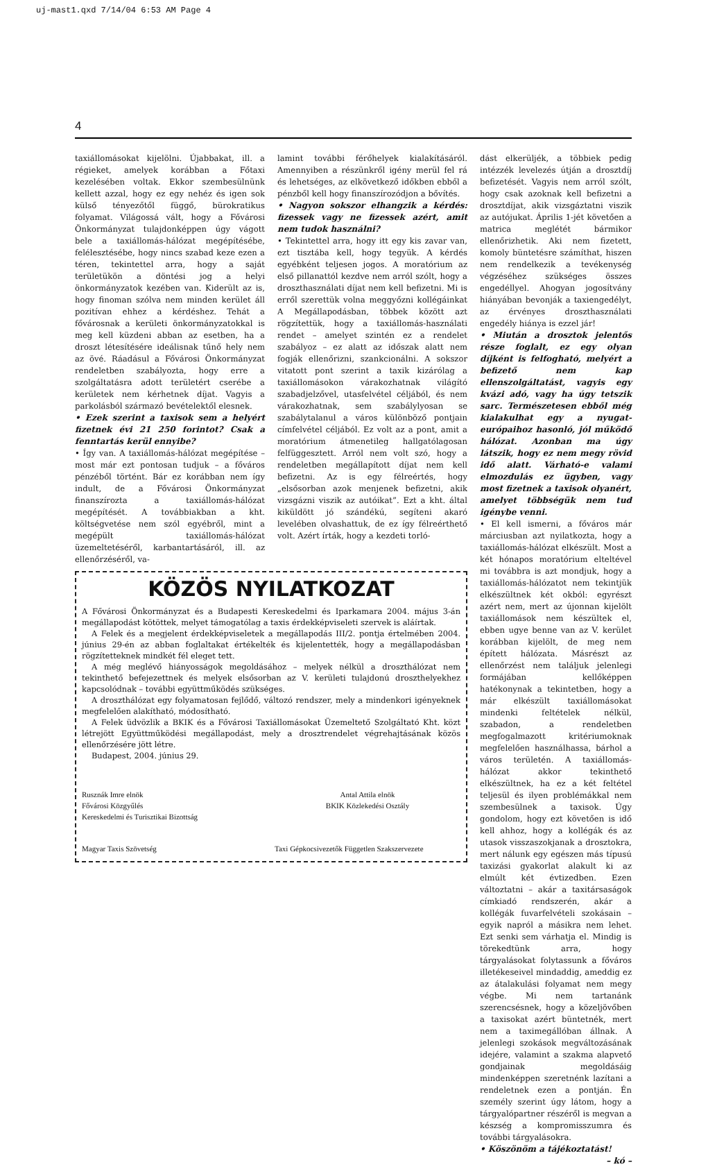uj-mast1.qxd 7/14/04 6:53 AM Page 4
4
taxiállomásokat kijelölni. Újabbakat, ill. a régieket, amelyek korábban a Főtaxi kezelésében voltak. Ekkor szembesülnünk kellett azzal, hogy ez egy nehéz és igen sok külső tényezőtől függő, bürokratikus folyamat. Világossá vált, hogy a Fővárosi Önkormányzat tulajdonképpen úgy vágott bele a taxiállomás-hálózat megépítésébe, felélesztésébe, hogy nincs szabad keze ezen a téren, tekintettel arra, hogy a saját területükön a döntési jog a helyi önkormányzatok kezében van. Kiderült az is, hogy finoman szólva nem minden kerület áll pozitívan ehhez a kérdéshez. Tehát a fővárosnak a kerületi önkormányzatokkal is meg kell küzdeni abban az esetben, ha a droszt létesítésére ideálisnak tűnő hely nem az övé. Ráadásul a Fővárosi Önkormányzat rendeletben szabályozta, hogy erre a szolgáltatásra adott területért cserébe a kerületek nem kérhetnek díjat. Vagyis a parkolásból származó bevételektől elesnek.
• Ezek szerint a taxisok sem a helyért fizetnek évi 21 250 forintot? Csak a fenntartás kerül ennyibe?
• Így van. A taxiállomás-hálózat megépítése – most már ezt pontosan tudjuk – a főváros pénzéből történt. Bár ez korábban nem így indult, de a Fővárosi Önkormányzat finanszírozta a taxiállomás-hálózat megépítését. A továbbiakban a kht. költségvetése nem szól egyébről, mint a megépült taxiállomás-hálózat üzemeltetéséről, karbantartásáról, ill. az ellenőrzéséről, va-
lamint további férőhelyek kialakításáról. Amennyiben a részünkről igény merül fel rá és lehetséges, az elkövetkező időkben ebből a pénzből kell hogy finanszírozódjon a bővítés.
• Nagyon sokszor elhangzik a kérdés: fizessek vagy ne fizessek azért, amit nem tudok használni?
• Tekintettel arra, hogy itt egy kis zavar van, ezt tisztába kell, hogy tegyük. A kérdés egyébként teljesen jogos. A moratórium az első pillanattól kezdve nem arról szólt, hogy a droszthasználati díjat nem kell befizetni. Mi is erről szerettük volna meggyőzni kollégáinkat A Megállapodásban, többek között azt rögzítettük, hogy a taxiállomás-használati rendet – amelyet szintén ez a rendelet szabályoz – ez alatt az időszak alatt nem fogják ellenőrizni, szankcionálni. A sokszor vitatott pont szerint a taxik kizárólag a taxiállomásokon várakozhatnak világító szabadjelzővel, utasfelvétel céljából, és nem várakozhatnak, sem szabálylyosan se szabálytalanul a város különböző pontjain címfelvétel céljából. Ez volt az a pont, amit a moratórium átmenetileg hallgatólagosan felfüggesztett. Arról nem volt szó, hogy a rendeletben megállapított díjat nem kell befizetni. Az is egy félreértés, hogy „elsősorban azok menjenek befizetni, akik vizsgázni viszik az autóikat”. Ezt a kht. által kiküldött jó szándékú, segíteni akaró levelében olvashattuk, de ez így félreérthető volt. Azért írták, hogy a kezdeti torló-
KÖZÖS NYILATKOZAT
A Fővárosi Önkormányzat és a Budapesti Kereskedelmi és Iparkamara 2004. május 3-án megállapodást kötöttek, melyet támogatólag a taxis érdekképviseleti szervek is aláírtak.
A Felek és a megjelent érdekképviseletek a megállapodás III/2. pontja értelmében 2004. június 29-én az abban foglaltakat értékelték és kijelentették, hogy a megállapodásban rögzítetteknek mindkét fél eleget tett.
A még meglévő hiányosságok megoldásához – melyek nélkül a droszthálózat nem tekinthető befejezettnek és melyek elsősorban az V. kerületi tulajdonú droszthelyekhez kapcsolódnak – további együttműködés szükséges.
A droszthálózat egy folyamatosan fejlődő, változó rendszer, mely a mindenkori igényeknek megfelelően alakítható, módosítható.
A Felek üdvözlik a BKIK és a Fővárosi Taxiállomásokat Üzemeltető Szolgáltató Kht. közt létrejött Együttműködési megállapodást, mely a drosztrendelet végrehajtásának közös ellenőrzésére jött létre.
Budapest, 2004. június 29.
Rusznák Imre elnök
Fővárosi Közgyűlés
Kereskedelmi és Turisztikai Bizottság
Antal Attila elnök
BKIK Közlekedési Osztály
Magyar Taxis Szövetség
Taxi Gépkocsivezetők Független Szakszervezete
dást elkerüljék, a többiek pedig intézzék levelezés útján a drosztdíj befizetését. Vagyis nem arról szólt, hogy csak azoknak kell befizetni a drosztdíjat, akik vizsgáztatni viszik az autójukat. Április 1-jét követően a matrica meglétét bármikor ellenőrizhetik. Aki nem fizetett, komoly büntetésre számíthat, hiszen nem rendelkezik a tevékenység végzéséhez szükséges összes engedéllyel. Ahogyan jogosítvány hiányában bevonják a taxiengedélyt, az érvényes droszthasználati engedély hiánya is ezzel jár!
• Miután a drosztok jelentős része foglalt, ez egy olyan díjként is felfogható, melyért a befizető nem kap ellenszolgáltatást, vagyis egy kvázi adó, vagy ha úgy tetszik sarc. Természetesen ebből még kialakulhat egy a nyugat-európaihoz hasonló, jól működő hálózat. Azonban ma úgy látszik, hogy ez nem megy rövid idő alatt. Várható-e valami elmozdulás ez ügyben, vagy most fizetnek a taxisok olyanért, amelyet többségük nem tud igénybe venni.
• El kell ismerni, a főváros már márciusban azt nyilatkozta, hogy a taxiállomás-hálózat elkészült. Most a két hónapos moratórium elteltével mi továbbra is azt mondjuk, hogy a taxiállomás-hálózatot nem tekintjük elkészültnek két okból: egyrészt azért nem, mert az újonnan kijelölt taxiállomások nem készültek el, ebben ugye benne van az V. kerület korábban kijelölt, de meg nem épített hálózata. Másrészt az ellenőrzést nem találjuk jelenlegi formájában kellőképpen hatékonynak a tekintetben, hogy a már elkészült taxiállomásokat mindenki feltételek nélkül, szabadon, a rendeletben megfogalmazott kritériumoknak megfelelően használhassa, bárhol a város területén. A taxiállomás-hálózat akkor tekinthető elkészültnek, ha ez a két feltétel teljesül és ilyen problémákkal nem szembesülnek a taxisok. Úgy gondolom, hogy ezt követően is idő kell ahhoz, hogy a kollégák és az utasok visszaszokjanak a drosztokra, mert nálunk egy egészen más típusú taxizási gyakorlat alakult ki az elmúlt két évtizedben. Ezen változtatni – akár a taxitársaságok címkiadó rendszerén, akár a kollégák fuvarfelvételi szokásain – egyik napról a másikra nem lehet. Ezt senki sem várhatja el. Mindig is törekedtünk arra, hogy tárgyalásokat folytassunk a főváros illetékeseivel mindaddig, ameddig ez az átalakulási folyamat nem megy végbe. Mi nem tartanánk szerencsésnek, hogy a közeljövőben a taxisokat azért büntetnék, mert nem a taximegállóban állnak. A jelenlegi szokások megváltozásának idejére, valamint a szakma alapvető gondjainak megoldásáig mindenképpen szeretnénk lazítani a rendeletnek ezen a pontján. Én személy szerint úgy látom, hogy a tárgyalópartner részéről is megvan a készség a kompromisszumra és további tárgyalásokra.
• Köszönöm a tájékoztatást!
– kó –